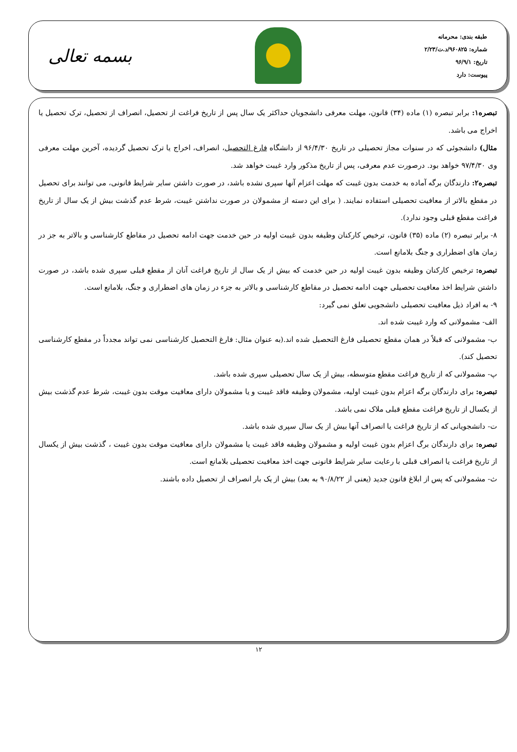طبقه بندی: محرمانه
شماره: ۹۶۰۸۲۵/د.ت/۲/۲۳
تاریخ: ۹۶/۹/۱
پیوست: دارد
بسمه تعالی
تبصره۱: برابر تبصره (۱) ماده (۳۴) قانون، مهلت معرفی دانشجویان حداکثر یک سال پس از تاریخ فراغت از تحصیل، انصراف از تحصیل، ترک تحصیل یا اخراج می باشد.
مثال) دانشجوئی که در سنوات مجاز تحصیلی در تاریخ ۹۶/۴/۳۰ از دانشگاه فارغ التحصیل، انصراف، اخراج یا ترک تحصیل گردیده، آخرین مهلت معرفی وی ۹۷/۴/۳۰ خواهد بود. درصورت عدم معرفی، پس از تاریخ مذکور وارد غیبت خواهد شد.
تبصره۲: دارندگان برگه آماده به خدمت بدون غیبت که مهلت اعزام آنها سپری نشده باشد، در صورت داشتن سایر شرایط قانونی، می توانند برای تحصیل در مقطع بالاتر از معافیت تحصیلی استفاده نمایند. ( برای این دسته از مشمولان در صورت نداشتن غیبت، شرط عدم گذشت بیش از یک سال از تاریخ فراغت مقطع قبلی وجود ندارد).
۸- برابر تبصره (۲) ماده (۳۵) قانون، ترخیص کارکنان وظیفه بدون غیبت اولیه در حین خدمت جهت ادامه تحصیل در مقاطع کارشناسی و بالاتر به جز در زمان های اضطراری و جنگ بلامانع است.
تبصره: ترخیص کارکنان وظیفه بدون غیبت اولیه در حین خدمت که بیش از یک سال از تاریخ فراغت آنان از مقطع قبلی سپری شده باشد، در صورت داشتن شرایط اخذ معافیت تحصیلی جهت ادامه تحصیل در مقاطع کارشناسی و بالاتر به جزء در زمان های اضطراری و جنگ، بلامانع است.
۹- به افراد ذیل معافیت تحصیلی دانشجویی تعلق نمی گیرد:
الف- مشمولانی که وارد غیبت شده اند.
ب- مشمولانی که قبلاً در همان مقطع تحصیلی فارغ التحصیل شده اند.(به عنوان مثال: فارغ التحصیل کارشناسی نمی تواند مجدداً در مقطع کارشناسی تحصیل کند).
پ- مشمولانی که از تاریخ فراغت مقطع متوسطه، بیش از یک سال تحصیلی سپری شده باشد.
تبصره: برای دارندگان برگه اعزام بدون غیبت اولیه، مشمولان وظیفه فاقد غیبت و یا مشمولان دارای معافیت موقت بدون غیبت، شرط عدم گذشت بیش از یکسال از تاریخ فراغت مقطع قبلی ملاک نمی باشد.
ت- دانشجویانی که از تاریخ فراغت یا انصراف آنها بیش از یک سال سپری شده باشد.
تبصره: برای دارندگان برگ اعزام بدون غیبت اولیه و مشمولان وظیفه فاقد غیبت یا مشمولان دارای معافیت موقت بدون غیبت ، گذشت بیش از یکسال از تاریخ فراغت یا انصراف قبلی با رعایت سایر شرایط قانونی جهت اخذ معافیت تحصیلی بلامانع است.
ث- مشمولانی که پس از ابلاغ قانون جدید (یعنی از ۹۰/۸/۲۲ به بعد) بیش از یک بار انصراف از تحصیل داده باشند.
۱۲